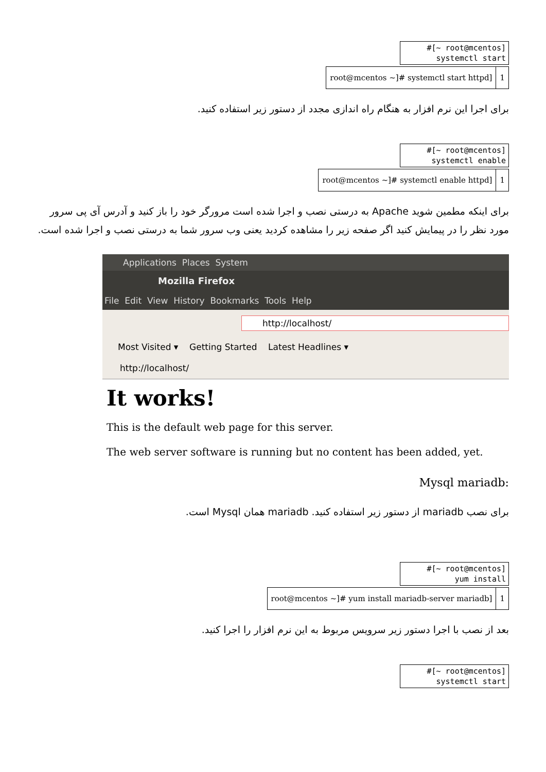#[~ root@mcentos]
systemctl start
| root@mcentos ~]# systemctl start httpd] | 1 |
برای اجرا این نرم افزار به هنگام راه اندازی مجدد از دستور زیر استفاده کنید.
#[~ root@mcentos]
systemctl enable
| root@mcentos ~]# systemctl enable httpd] | 1 |
برای اینکه مطمین شوید Apache به درستی نصب و اجرا شده است مرورگر خود را باز کنید و آدرس آی پی سرور مورد نظر را در پیمایش کنید اگر صفحه زیر را مشاهده کردید یعنی وب سرور شما به درستی نصب و اجرا شده است.
Applications Places System
Mozilla Firefox
File Edit View History Bookmarks Tools Help
http://localhost/
Most Visited ▾ Getting Started Latest Headlines ▾
http://localhost/
It works!
This is the default web page for this server.
The web server software is running but no content has been added, yet.
:Mysql mariadb
برای نصب mariadb از دستور زیر استفاده کنید. mariadb همان Mysql است.
#[~ root@mcentos]
yum install
| root@mcentos ~]# yum install mariadb-server mariadb] | 1 |
بعد از نصب با اجرا دستور زیر سرویس مربوط به این نرم افزار را اجرا کنید.
#[~ root@mcentos]
systemctl start